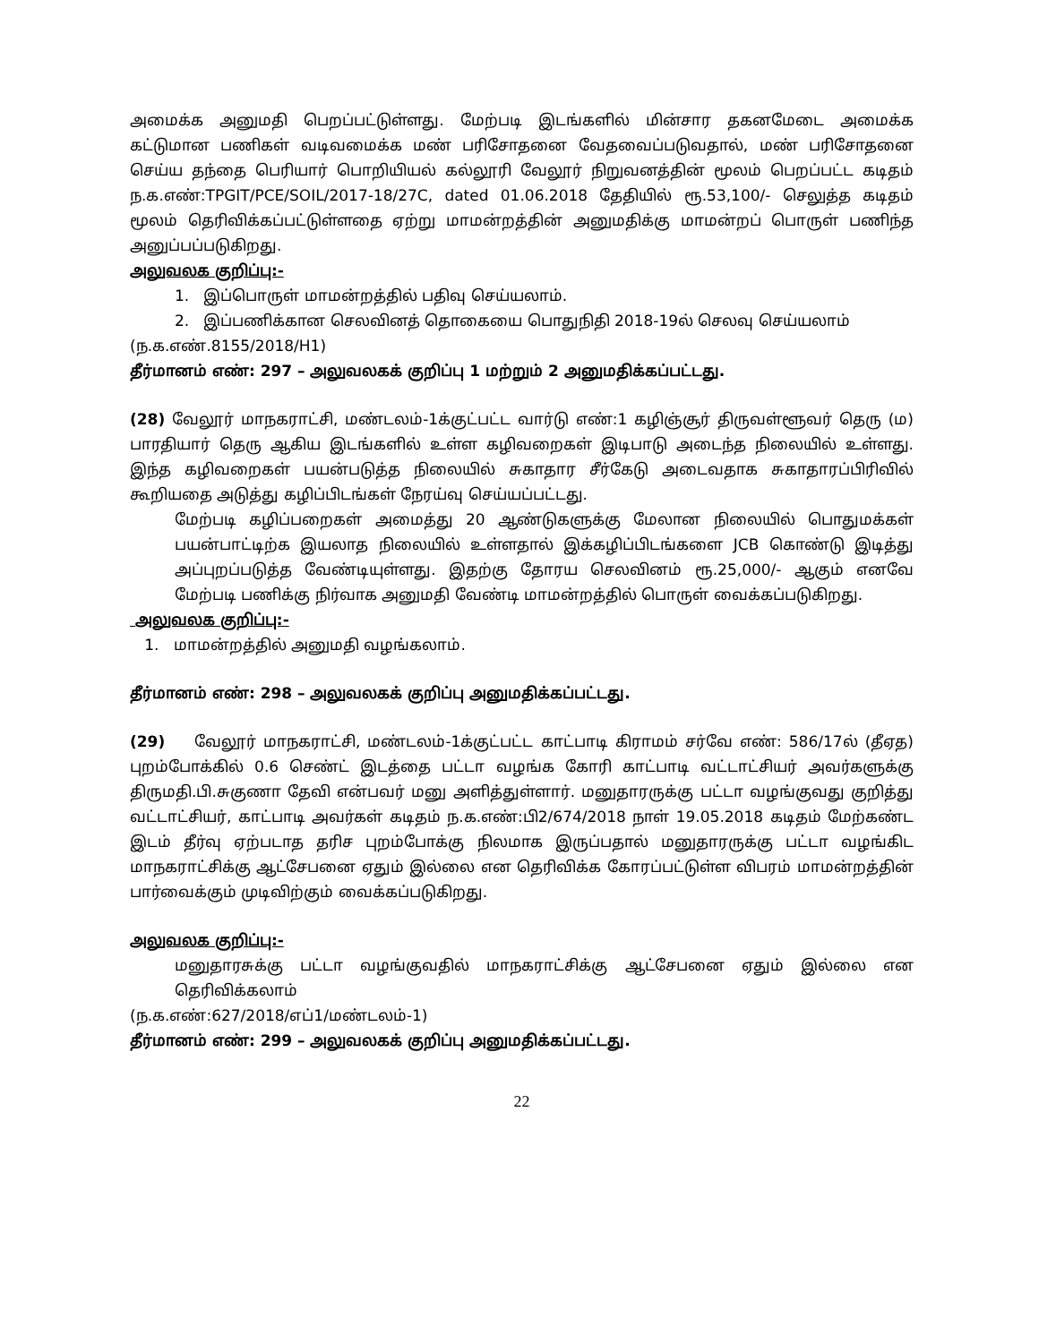அமைக்க அனுமதி பெறப்பட்டுள்ளது. மேற்படி இடங்களில் மின்சார தகனமேடை அமைக்க கட்டுமான பணிகள் வடிவமைக்க மண் பரிசோதனை வேதவைப்படுவதால், மண் பரிசோதனை செய்ய தந்தை பெரியார் பொறியியல் கல்லூரி வேலூர் நிறுவனத்தின் மூலம் பெறப்பட்ட கடிதம் ந.க.எண்:TPGIT/PCE/SOIL/2017-18/27C, dated 01.06.2018 தேதியில் ரூ.53,100/- செலுத்த கடிதம் மூலம் தெரிவிக்கப்பட்டுள்ளதை ஏற்று மாமன்றத்தின் அனுமதிக்கு மாமன்றப் பொருள் பணிந்த அனுப்பப்படுகிறது.
அலுவலக குறிப்பு:-
1. இப்பொருள் மாமன்றத்தில் பதிவு செய்யலாம்.
2. இப்பணிக்கான செலவினத் தொகையை பொதுநிதி 2018-19ல் செலவு செய்யலாம்
(ந.க.எண்.8155/2018/H1)
தீர்மானம் எண்: 297 – அலுவலகக் குறிப்பு 1 மற்றும் 2 அனுமதிக்கப்பட்டது.
(28) வேலூர் மாநகராட்சி, மண்டலம்-1க்குட்பட்ட வார்டு எண்:1 கழிஞ்சூர் திருவள்ளூவர் தெரு (ம) பாரதியார் தெரு ஆகிய இடங்களில் உள்ள கழிவறைகள் இடிபாடு அடைந்த நிலையில் உள்ளது. இந்த கழிவறைகள் பயன்படுத்த நிலையில் சுகாதார சீர்கேடு அடைவதாக சுகாதாரப்பிரிவில் கூறியதை அடுத்து கழிப்பிடங்கள் நேரய்வு செய்யப்பட்டது.
மேற்படி கழிப்பறைகள் அமைத்து 20 ஆண்டுகளுக்கு மேலான நிலையில் பொதுமக்கள் பயன்பாட்டிற்க இயலாத நிலையில் உள்ளதால் இக்கழிப்பிடங்களை JCB கொண்டு இடித்து அப்புறப்படுத்த வேண்டியுள்ளது. இதற்கு தோரய செலவினம் ரூ.25,000/- ஆகும் எனவே மேற்படி பணிக்கு நிர்வாக அனுமதி வேண்டி மாமன்றத்தில் பொருள் வைக்கப்படுகிறது.
அலுவலக குறிப்பு:-
1. மாமன்றத்தில் அனுமதி வழங்கலாம்.
தீர்மானம் எண்: 298 – அலுவலகக் குறிப்பு அனுமதிக்கப்பட்டது.
(29) வேலூர் மாநகராட்சி, மண்டலம்-1க்குட்பட்ட காட்பாடி கிராமம் சர்வே எண்: 586/17ல் (தீஏத) புறம்போக்கில் 0.6 செண்ட் இடத்தை பட்டா வழங்க கோரி காட்பாடி வட்டாட்சியர் அவர்களுக்கு திருமதி.பி.சுகுணா தேவி என்பவர் மனு அளித்துள்ளார். மனுதாரருக்கு பட்டா வழங்குவது குறித்து வட்டாட்சியர், காட்பாடி அவர்கள் கடிதம் ந.க.எண்:பி2/674/2018 நாள் 19.05.2018 கடிதம் மேற்கண்ட இடம் தீர்வு ஏற்படாத தரிச புறம்போக்கு நிலமாக இருப்பதால் மனுதாரருக்கு பட்டா வழங்கிட மாநகராட்சிக்கு ஆட்சேபனை ஏதும் இல்லை என தெரிவிக்க கோரப்பட்டுள்ள விபரம் மாமன்றத்தின் பார்வைக்கும் முடிவிற்கும் வைக்கப்படுகிறது.
அலுவலக குறிப்பு:-
மனுதாரசுக்கு பட்டா வழங்குவதில் மாநகராட்சிக்கு ஆட்சேபனை ஏதும் இல்லை என தெரிவிக்கலாம்
(ந.க.எண்:627/2018/எப்1/மண்டலம்-1)
தீர்மானம் எண்: 299 – அலுவலகக் குறிப்பு அனுமதிக்கப்பட்டது.
22